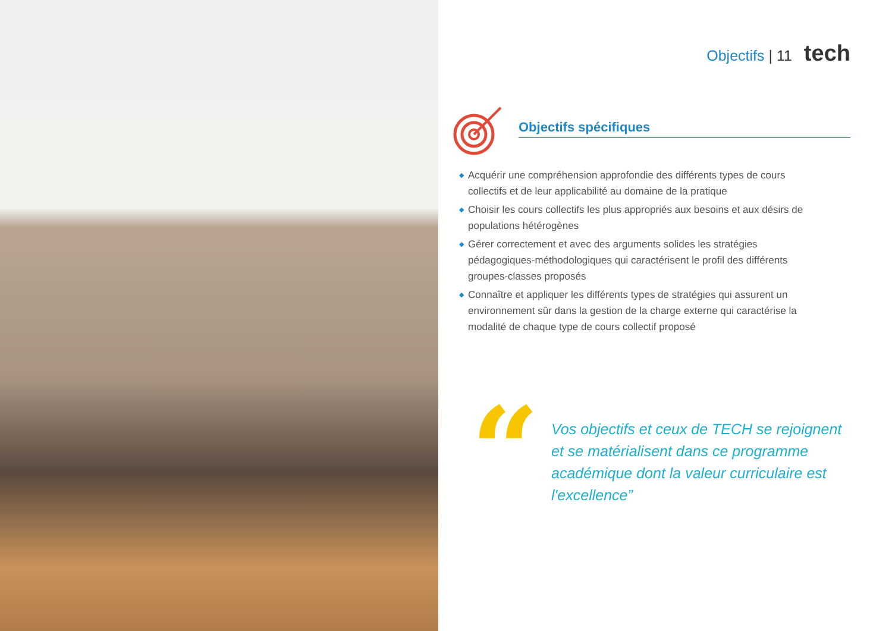Objectifs | 11 tech
Objectifs spécifiques
◆ Acquérir une compréhension approfondie des différents types de cours collectifs et de leur applicabilité au domaine de la pratique
◆ Choisir les cours collectifs les plus appropriés aux besoins et aux désirs de populations hétérogènes
◆ Gérer correctement et avec des arguments solides les stratégies pédagogiques-méthodologiques qui caractérisent le profil des différents groupes-classes proposés
◆ Connaître et appliquer les différents types de stratégies qui assurent un environnement sûr dans la gestion de la charge externe qui caractérise la modalité de chaque type de cours collectif proposé
“
Vos objectifs et ceux de TECH se rejoignent et se matérialisent dans ce programme académique dont la valeur curriculaire est l'excellence”